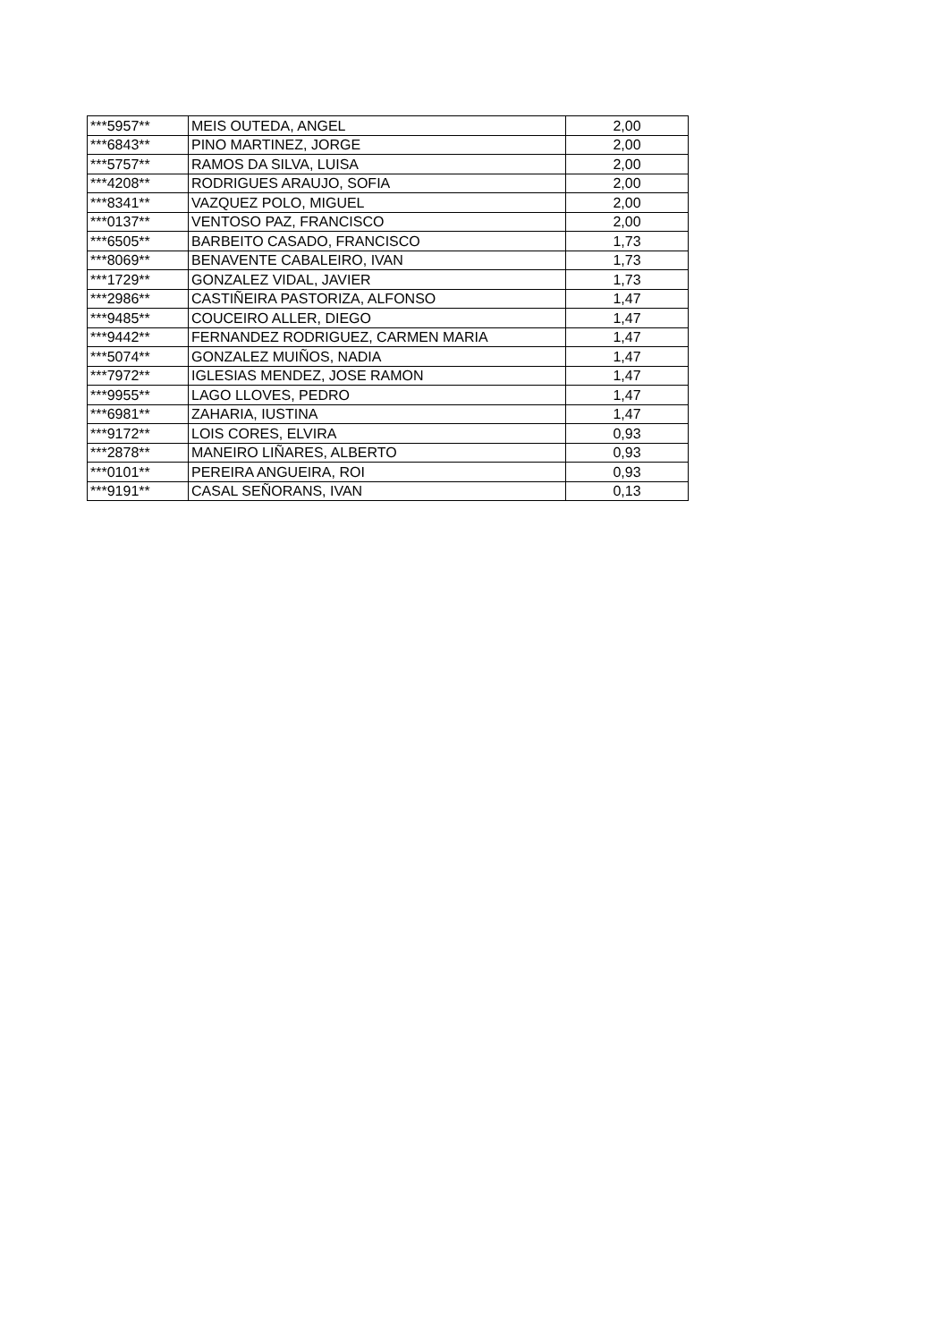| ***5957** | MEIS OUTEDA, ANGEL | 2,00 |
| ***6843** | PINO MARTINEZ, JORGE | 2,00 |
| ***5757** | RAMOS DA SILVA, LUISA | 2,00 |
| ***4208** | RODRIGUES ARAUJO, SOFIA | 2,00 |
| ***8341** | VAZQUEZ POLO, MIGUEL | 2,00 |
| ***0137** | VENTOSO PAZ, FRANCISCO | 2,00 |
| ***6505** | BARBEITO CASADO, FRANCISCO | 1,73 |
| ***8069** | BENAVENTE CABALEIRO, IVAN | 1,73 |
| ***1729** | GONZALEZ VIDAL, JAVIER | 1,73 |
| ***2986** | CASTIÑEIRA PASTORIZA, ALFONSO | 1,47 |
| ***9485** | COUCEIRO ALLER, DIEGO | 1,47 |
| ***9442** | FERNANDEZ RODRIGUEZ, CARMEN MARIA | 1,47 |
| ***5074** | GONZALEZ MUIÑOS, NADIA | 1,47 |
| ***7972** | IGLESIAS MENDEZ, JOSE RAMON | 1,47 |
| ***9955** | LAGO LLOVES, PEDRO | 1,47 |
| ***6981** | ZAHARIA, IUSTINA | 1,47 |
| ***9172** | LOIS CORES, ELVIRA | 0,93 |
| ***2878** | MANEIRO LIÑARES, ALBERTO | 0,93 |
| ***0101** | PEREIRA ANGUEIRA, ROI | 0,93 |
| ***9191** | CASAL SEÑORANS, IVAN | 0,13 |